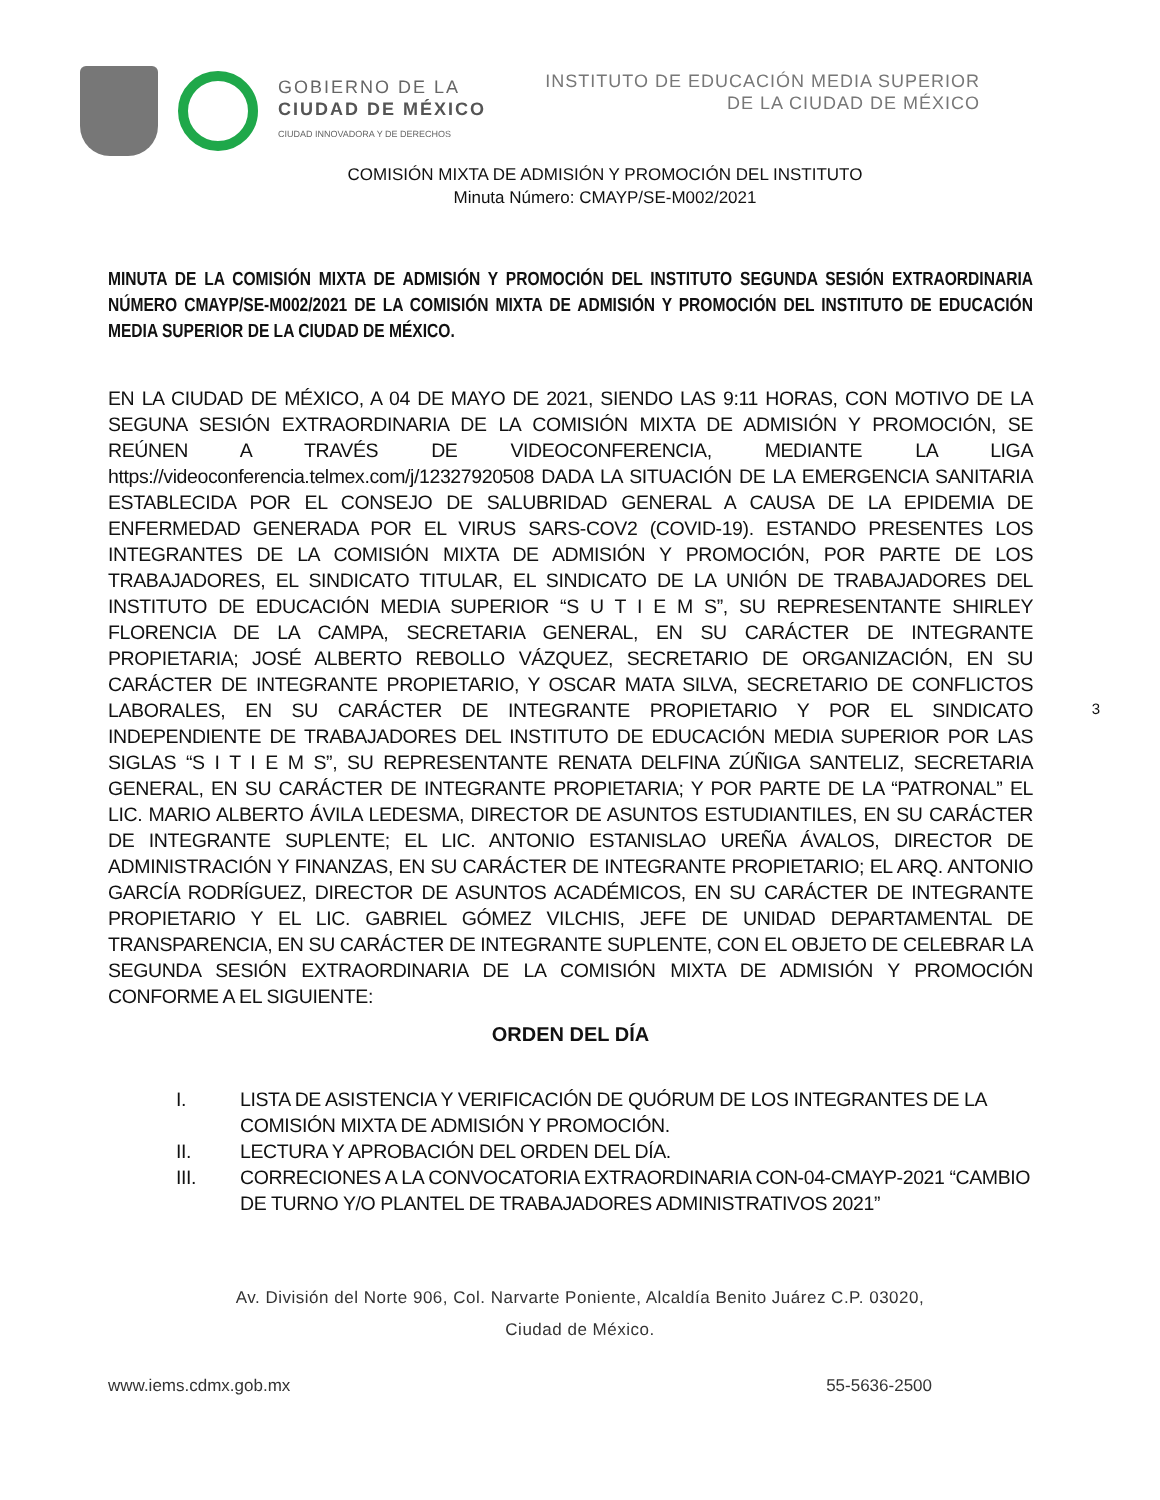GOBIERNO DE LA
CIUDAD DE MÉXICO
CIUDAD INNOVADORA Y DE DERECHOS
INSTITUTO DE EDUCACIÓN MEDIA SUPERIOR
DE LA CIUDAD DE MÉXICO
COMISIÓN MIXTA DE ADMISIÓN Y PROMOCIÓN DEL INSTITUTO
Minuta Número: CMAYP/SE-M002/2021
3
MINUTA DE LA COMISIÓN MIXTA DE ADMISIÓN Y PROMOCIÓN DEL INSTITUTO SEGUNDA SESIÓN EXTRAORDINARIA NÚMERO CMAYP/SE-M002/2021 DE LA COMISIÓN MIXTA DE ADMISIÓN Y PROMOCIÓN DEL INSTITUTO DE EDUCACIÓN MEDIA SUPERIOR DE LA CIUDAD DE MÉXICO.
EN LA CIUDAD DE MÉXICO, A 04 DE MAYO DE 2021, SIENDO LAS 9:11 HORAS, CON MOTIVO DE LA SEGUNA SESIÓN EXTRAORDINARIA DE LA COMISIÓN MIXTA DE ADMISIÓN Y PROMOCIÓN, SE REÚNEN A TRAVÉS DE VIDEOCONFERENCIA, MEDIANTE LA LIGA https://videoconferencia.telmex.com/j/12327920508 DADA LA SITUACIÓN DE LA EMERGENCIA SANITARIA ESTABLECIDA POR EL CONSEJO DE SALUBRIDAD GENERAL A CAUSA DE LA EPIDEMIA DE ENFERMEDAD GENERADA POR EL VIRUS SARS-COV2 (COVID-19). ESTANDO PRESENTES LOS INTEGRANTES DE LA COMISIÓN MIXTA DE ADMISIÓN Y PROMOCIÓN, POR PARTE DE LOS TRABAJADORES, EL SINDICATO TITULAR, EL SINDICATO DE LA UNIÓN DE TRABAJADORES DEL INSTITUTO DE EDUCACIÓN MEDIA SUPERIOR “S U T I E M S”, SU REPRESENTANTE SHIRLEY FLORENCIA DE LA CAMPA, SECRETARIA GENERAL, EN SU CARÁCTER DE INTEGRANTE PROPIETARIA; JOSÉ ALBERTO REBOLLO VÁZQUEZ, SECRETARIO DE ORGANIZACIÓN, EN SU CARÁCTER DE INTEGRANTE PROPIETARIO, Y OSCAR MATA SILVA, SECRETARIO DE CONFLICTOS LABORALES, EN SU CARÁCTER DE INTEGRANTE PROPIETARIO Y POR EL SINDICATO INDEPENDIENTE DE TRABAJADORES DEL INSTITUTO DE EDUCACIÓN MEDIA SUPERIOR POR LAS SIGLAS “S I T I E M S”, SU REPRESENTANTE RENATA DELFINA ZÚÑIGA SANTELIZ, SECRETARIA GENERAL, EN SU CARÁCTER DE INTEGRANTE PROPIETARIA; Y POR PARTE DE LA “PATRONAL” EL LIC. MARIO ALBERTO ÁVILA LEDESMA, DIRECTOR DE ASUNTOS ESTUDIANTILES, EN SU CARÁCTER DE INTEGRANTE SUPLENTE; EL LIC. ANTONIO ESTANISLAO UREÑA ÁVALOS, DIRECTOR DE ADMINISTRACIÓN Y FINANZAS, EN SU CARÁCTER DE INTEGRANTE PROPIETARIO; EL ARQ. ANTONIO GARCÍA RODRÍGUEZ, DIRECTOR DE ASUNTOS ACADÉMICOS, EN SU CARÁCTER DE INTEGRANTE PROPIETARIO Y EL LIC. GABRIEL GÓMEZ VILCHIS, JEFE DE UNIDAD DEPARTAMENTAL DE TRANSPARENCIA, EN SU CARÁCTER DE INTEGRANTE SUPLENTE, CON EL OBJETO DE CELEBRAR LA SEGUNDA SESIÓN EXTRAORDINARIA DE LA COMISIÓN MIXTA DE ADMISIÓN Y PROMOCIÓN CONFORME A EL SIGUIENTE:
ORDEN DEL DÍA
I. LISTA DE ASISTENCIA Y VERIFICACIÓN DE QUÓRUM DE LOS INTEGRANTES DE LA COMISIÓN MIXTA DE ADMISIÓN Y PROMOCIÓN.
II. LECTURA Y APROBACIÓN DEL ORDEN DEL DÍA.
III. CORRECIONES A LA CONVOCATORIA EXTRAORDINARIA CON-04-CMAYP-2021 “CAMBIO DE TURNO Y/O PLANTEL DE TRABAJADORES ADMINISTRATIVOS 2021”
Av. División del Norte 906, Col. Narvarte Poniente, Alcaldía Benito Juárez C.P. 03020,
Ciudad de México.
www.iems.cdmx.gob.mx 55-5636-2500